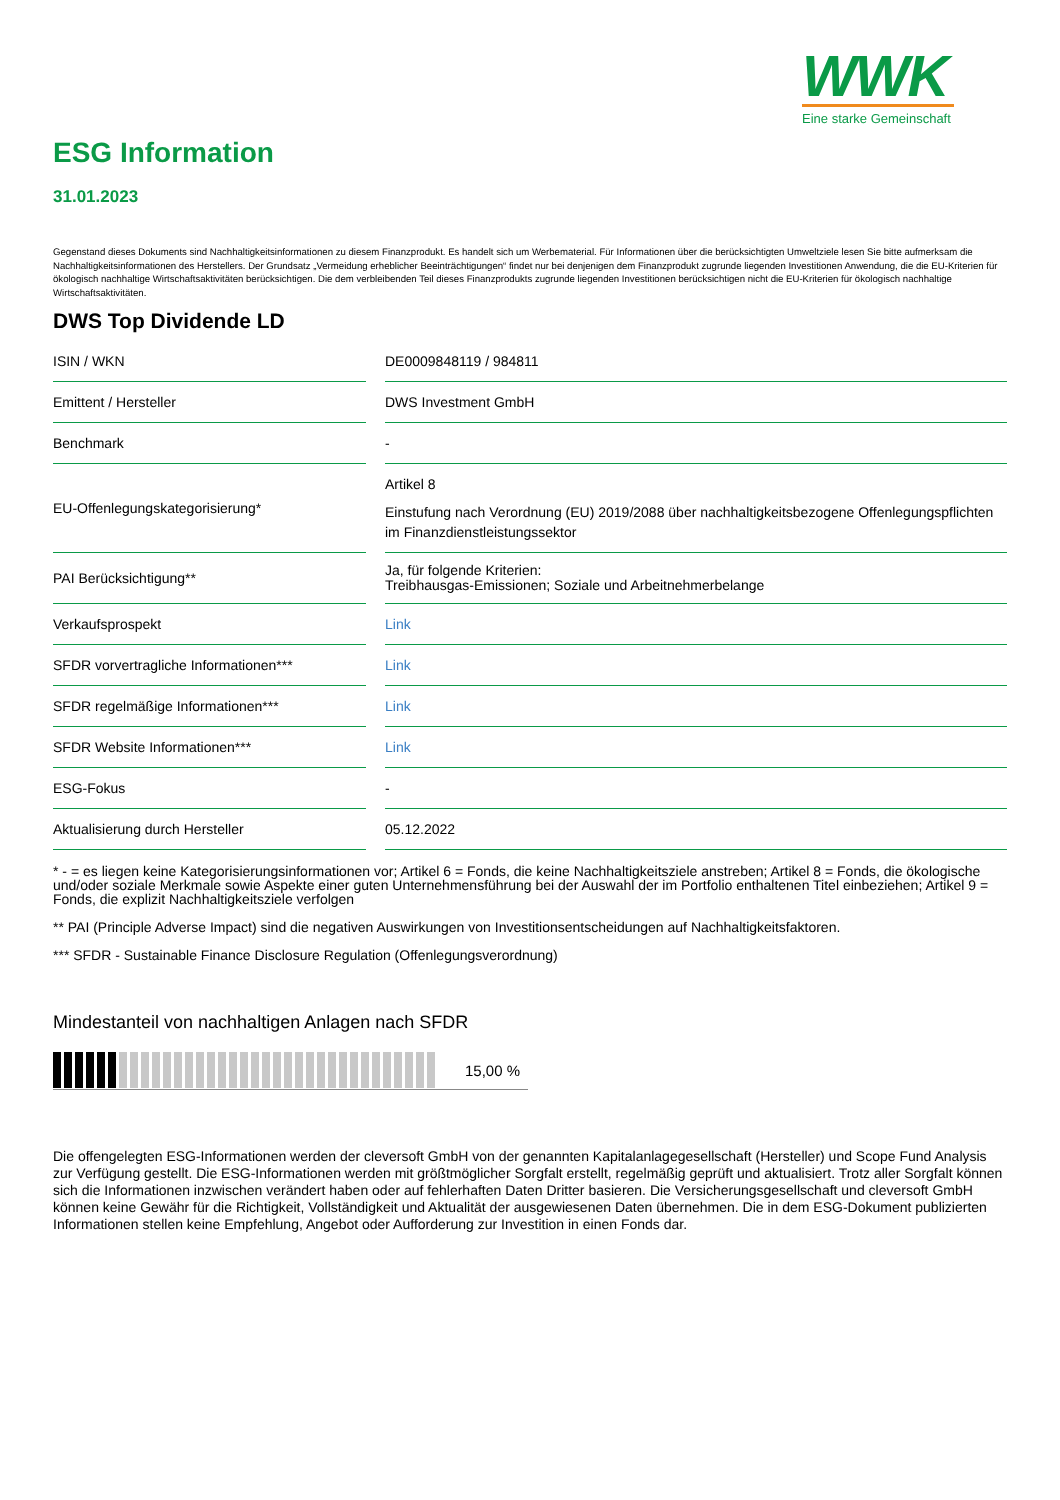WWK
Eine starke Gemeinschaft
ESG Information
31.01.2023
Gegenstand dieses Dokuments sind Nachhaltigkeitsinformationen zu diesem Finanzprodukt. Es handelt sich um Werbematerial. Für Informationen über die berücksichtigten Umweltziele lesen Sie bitte aufmerksam die Nachhaltigkeitsinformationen des Herstellers. Der Grundsatz „Vermeidung erheblicher Beeinträchtigungen“ findet nur bei denjenigen dem Finanzprodukt zugrunde liegenden Investitionen Anwendung, die die EU-Kriterien für ökologisch nachhaltige Wirtschaftsaktivitäten berücksichtigen. Die dem verbleibenden Teil dieses Finanzprodukts zugrunde liegenden Investitionen berücksichtigen nicht die EU-Kriterien für ökologisch nachhaltige Wirtschaftsaktivitäten.
DWS Top Dividende LD
| ISIN / WKN | | DE0009848119 / 984811 |
| Emittent / Hersteller | | DWS Investment GmbH |
| Benchmark | | - |
| EU-Offenlegungskategorisierung* | | Artikel 8 Einstufung nach Verordnung (EU) 2019/2088 über nachhaltigkeitsbezogene Offenlegungspflichten im Finanzdienstleistungssektor |
| PAI Berücksichtigung** | | Ja, für folgende Kriterien: Treibhausgas-Emissionen; Soziale und Arbeitnehmerbelange |
| Verkaufsprospekt | | Link |
| SFDR vorvertragliche Informationen*** | | Link |
| SFDR regelmäßige Informationen*** | | Link |
| SFDR Website Informationen*** | | Link |
| ESG-Fokus | | - |
| Aktualisierung durch Hersteller | | 05.12.2022 |
* - = es liegen keine Kategorisierungsinformationen vor; Artikel 6 = Fonds, die keine Nachhaltigkeitsziele anstreben; Artikel 8 = Fonds, die ökologische und/oder soziale Merkmale sowie Aspekte einer guten Unternehmensführung bei der Auswahl der im Portfolio enthaltenen Titel einbeziehen; Artikel 9 = Fonds, die explizit Nachhaltigkeitsziele verfolgen
** PAI (Principle Adverse Impact) sind die negativen Auswirkungen von Investitionsentscheidungen auf Nachhaltigkeitsfaktoren.
*** SFDR - Sustainable Finance Disclosure Regulation (Offenlegungsverordnung)
Mindestanteil von nachhaltigen Anlagen nach SFDR
15,00 %
Die offengelegten ESG-Informationen werden der cleversoft GmbH von der genannten Kapitalanlagegesellschaft (Hersteller) und Scope Fund Analysis zur Verfügung gestellt. Die ESG-Informationen werden mit größtmöglicher Sorgfalt erstellt, regelmäßig geprüft und aktualisiert. Trotz aller Sorgfalt können sich die Informationen inzwischen verändert haben oder auf fehlerhaften Daten Dritter basieren. Die Versicherungsgesellschaft und cleversoft GmbH können keine Gewähr für die Richtigkeit, Vollständigkeit und Aktualität der ausgewiesenen Daten übernehmen. Die in dem ESG-Dokument publizierten Informationen stellen keine Empfehlung, Angebot oder Aufforderung zur Investition in einen Fonds dar.